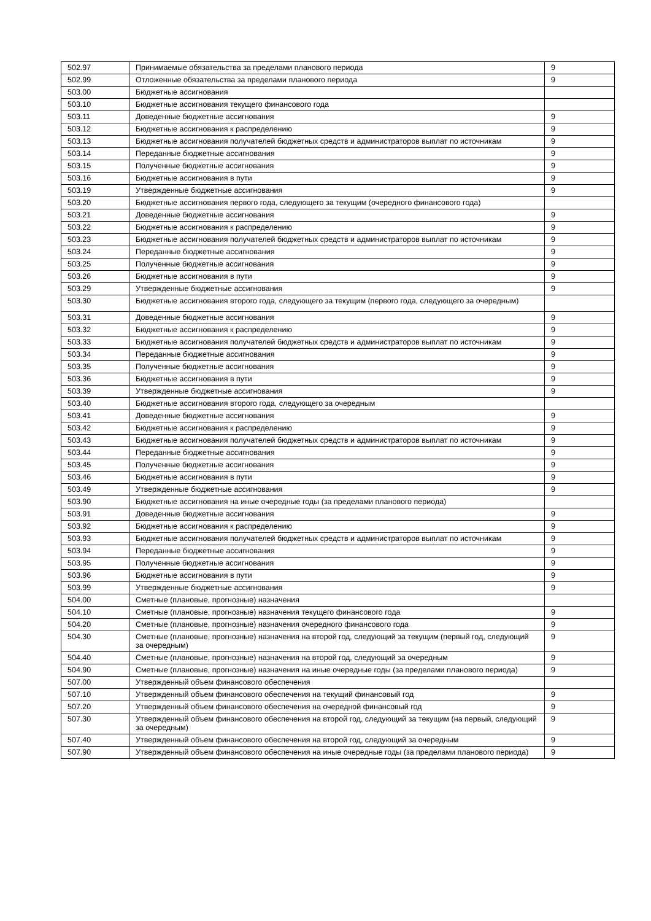| 502.97 | Принимаемые обязательства за пределами планового периода | 9 |
| 502.99 | Отложенные обязательства за пределами планового периода | 9 |
| 503.00 | Бюджетные ассигнования | |
| 503.10 | Бюджетные ассигнования текущего финансового года | |
| 503.11 | Доведенные бюджетные ассигнования | 9 |
| 503.12 | Бюджетные ассигнования к распределению | 9 |
| 503.13 | Бюджетные ассигнования получателей бюджетных средств и администраторов выплат по источникам | 9 |
| 503.14 | Переданные бюджетные ассигнования | 9 |
| 503.15 | Полученные бюджетные ассигнования | 9 |
| 503.16 | Бюджетные ассигнования в пути | 9 |
| 503.19 | Утвержденные бюджетные ассигнования | 9 |
| 503.20 | Бюджетные ассигнования первого года, следующего за текущим (очередного финансового года) | |
| 503.21 | Доведенные бюджетные ассигнования | 9 |
| 503.22 | Бюджетные ассигнования к распределению | 9 |
| 503.23 | Бюджетные ассигнования получателей бюджетных средств и администраторов выплат по источникам | 9 |
| 503.24 | Переданные бюджетные ассигнования | 9 |
| 503.25 | Полученные бюджетные ассигнования | 9 |
| 503.26 | Бюджетные ассигнования в пути | 9 |
| 503.29 | Утвержденные бюджетные ассигнования | 9 |
| 503.30 | Бюджетные ассигнования второго года, следующего за текущим (первого года, следующего за очередным) | |
| 503.31 | Доведенные бюджетные ассигнования | 9 |
| 503.32 | Бюджетные ассигнования к распределению | 9 |
| 503.33 | Бюджетные ассигнования получателей бюджетных средств и администраторов выплат по источникам | 9 |
| 503.34 | Переданные бюджетные ассигнования | 9 |
| 503.35 | Полученные бюджетные ассигнования | 9 |
| 503.36 | Бюджетные ассигнования в пути | 9 |
| 503.39 | Утвержденные бюджетные ассигнования | 9 |
| 503.40 | Бюджетные ассигнования второго года, следующего за очередным | |
| 503.41 | Доведенные бюджетные ассигнования | 9 |
| 503.42 | Бюджетные ассигнования к распределению | 9 |
| 503.43 | Бюджетные ассигнования получателей бюджетных средств и администраторов выплат по источникам | 9 |
| 503.44 | Переданные бюджетные ассигнования | 9 |
| 503.45 | Полученные бюджетные ассигнования | 9 |
| 503.46 | Бюджетные ассигнования в пути | 9 |
| 503.49 | Утвержденные бюджетные ассигнования | 9 |
| 503.90 | Бюджетные ассигнования на иные очередные годы (за пределами планового периода) | |
| 503.91 | Доведенные бюджетные ассигнования | 9 |
| 503.92 | Бюджетные ассигнования к распределению | 9 |
| 503.93 | Бюджетные ассигнования получателей бюджетных средств и администраторов выплат по источникам | 9 |
| 503.94 | Переданные бюджетные ассигнования | 9 |
| 503.95 | Полученные бюджетные ассигнования | 9 |
| 503.96 | Бюджетные ассигнования в пути | 9 |
| 503.99 | Утвержденные бюджетные ассигнования | 9 |
| 504.00 | Сметные (плановые, прогнозные) назначения | |
| 504.10 | Сметные (плановые, прогнозные) назначения текущего финансового года | 9 |
| 504.20 | Сметные (плановые, прогнозные) назначения очередного финансового года | 9 |
| 504.30 | Сметные (плановые, прогнозные) назначения на второй год, следующий за текущим (первый год, следующий за очередным) | 9 |
| 504.40 | Сметные (плановые, прогнозные) назначения на второй год, следующий за очередным | 9 |
| 504.90 | Сметные (плановые, прогнозные) назначения на иные очередные годы (за пределами планового периода) | 9 |
| 507.00 | Утвержденный объем финансового обеспечения | |
| 507.10 | Утвержденный объем финансового обеспечения на текущий финансовый год | 9 |
| 507.20 | Утвержденный объем финансового обеспечения на очередной финансовый год | 9 |
| 507.30 | Утвержденный объем финансового обеспечения на второй год, следующий за текущим (на первый, следующий за очередным) | 9 |
| 507.40 | Утвержденный объем финансового обеспечения на второй год, следующий за очередным | 9 |
| 507.90 | Утвержденный объем финансового обеспечения на иные очередные годы (за пределами планового периода) | 9 |